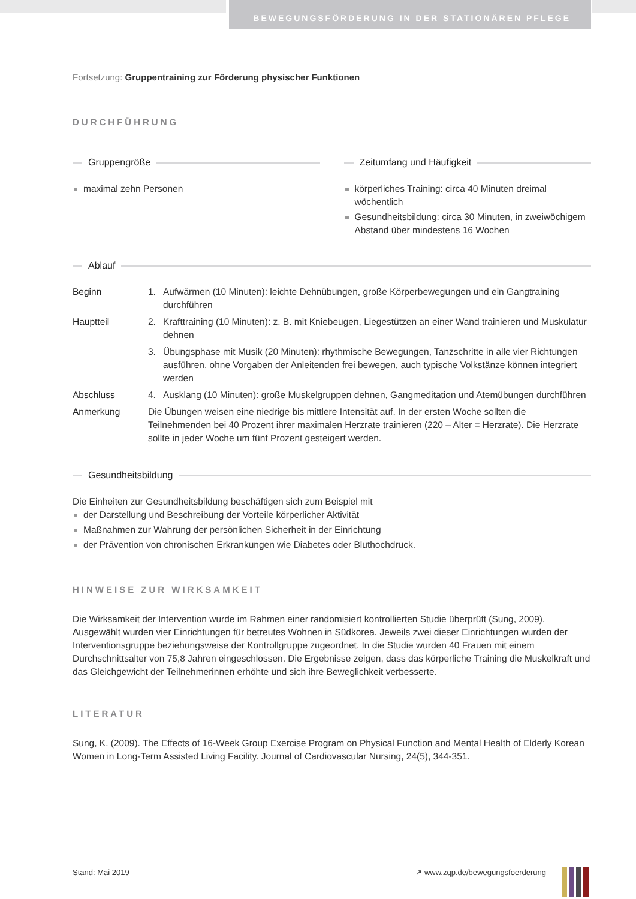BEWEGUNGSFÖRDERUNG IN DER STATIONÄREN PFLEGE
Fortsetzung: Gruppentraining zur Förderung physischer Funktionen
DURCHFÜHRUNG
Gruppengröße
maximal zehn Personen
Zeitumfang und Häufigkeit
körperliches Training: circa 40 Minuten dreimal wöchentlich
Gesundheitsbildung: circa 30 Minuten, in zweiwöchigem Abstand über mindestens 16 Wochen
Ablauf
| Beginn | 1. | Aufwärmen (10 Minuten): leichte Dehnübungen, große Körperbewegungen und ein Gangtraining durchführen |
| Hauptteil | 2. | Krafttraining (10 Minuten): z. B. mit Kniebeugen, Liegestützen an einer Wand trainieren und Muskulatur dehnen |
| | 3. | Übungsphase mit Musik (20 Minuten): rhythmische Bewegungen, Tanzschritte in alle vier Richtungen ausführen, ohne Vorgaben der Anleitenden frei bewegen, auch typische Volkstänze können integriert werden |
| Abschluss | 4. | Ausklang (10 Minuten): große Muskelgruppen dehnen, Gangmeditation und Atemübungen durchführen |
| Anmerkung | Die Übungen weisen eine niedrige bis mittlere Intensität auf. In der ersten Woche sollten die Teilnehmenden bei 40 Prozent ihrer maximalen Herzrate trainieren (220 – Alter = Herzrate). Die Herzrate sollte in jeder Woche um fünf Prozent gesteigert werden. | |
Gesundheitsbildung
Die Einheiten zur Gesundheitsbildung beschäftigen sich zum Beispiel mit
der Darstellung und Beschreibung der Vorteile körperlicher Aktivität
Maßnahmen zur Wahrung der persönlichen Sicherheit in der Einrichtung
der Prävention von chronischen Erkrankungen wie Diabetes oder Bluthochdruck.
HINWEISE ZUR WIRKSAMKEIT
Die Wirksamkeit der Intervention wurde im Rahmen einer randomisiert kontrollierten Studie überprüft (Sung, 2009). Ausgewählt wurden vier Einrichtungen für betreutes Wohnen in Südkorea. Jeweils zwei dieser Einrichtungen wurden der Interventionsgruppe beziehungsweise der Kontrollgruppe zugeordnet. In die Studie wurden 40 Frauen mit einem Durchschnittsalter von 75,8 Jahren eingeschlossen. Die Ergebnisse zeigen, dass das körperliche Training die Muskelkraft und das Gleichgewicht der Teilnehmerinnen erhöhte und sich ihre Beweglichkeit verbesserte.
LITERATUR
Sung, K. (2009). The Effects of 16-Week Group Exercise Program on Physical Function and Mental Health of Elderly Korean Women in Long-Term Assisted Living Facility. Journal of Cardiovascular Nursing, 24(5), 344-351.
Stand: Mai 2019 ↗ www.zqp.de/bewegungsfoerderung